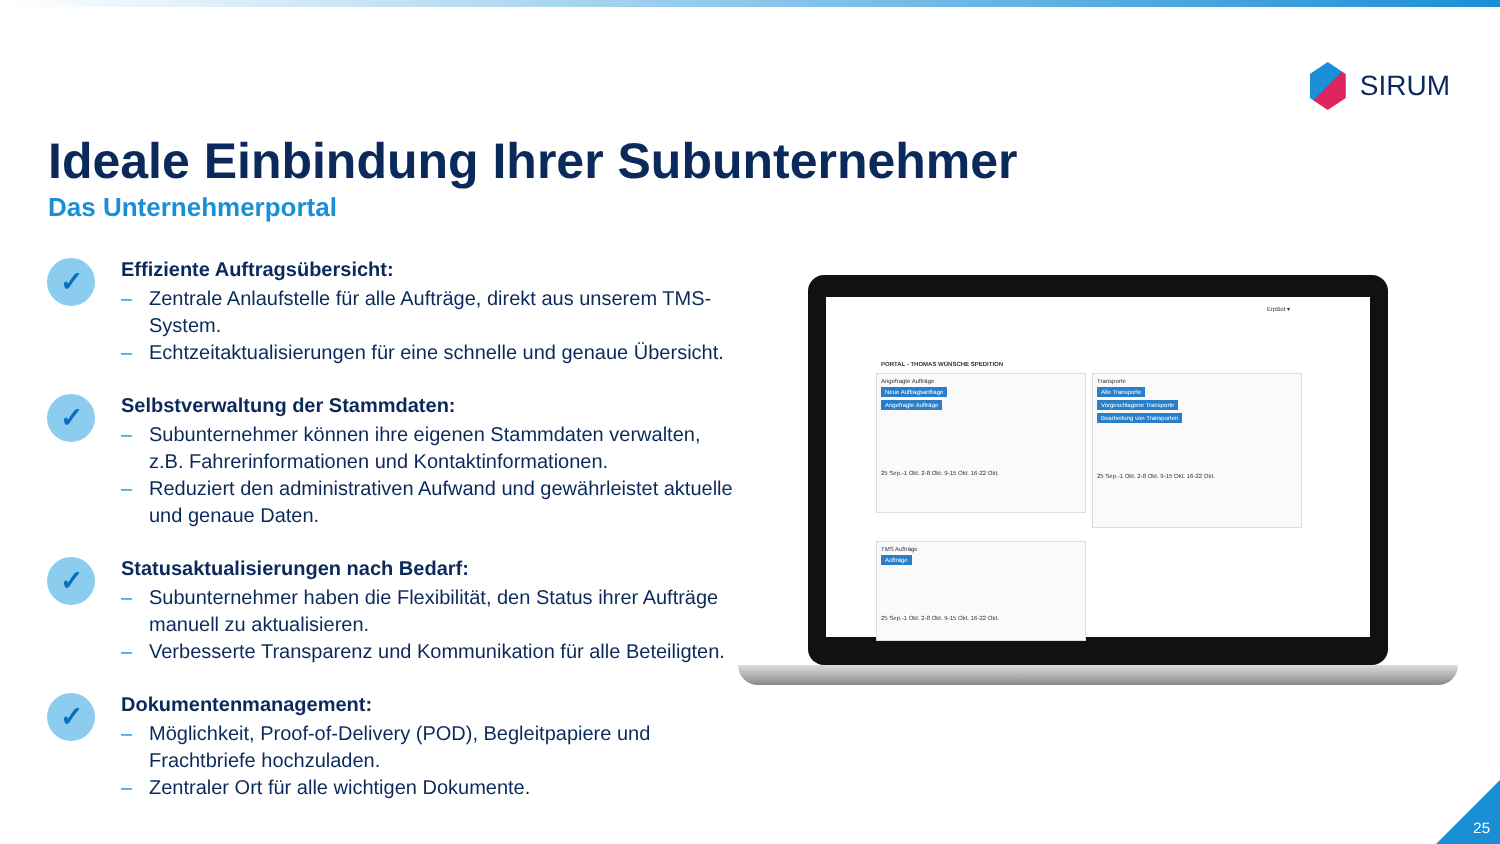SIRUM
Ideale Einbindung Ihrer Subunternehmer
Das Unternehmerportal
✓
Effiziente Auftragsübersicht:
– Zentrale Anlaufstelle für alle Aufträge, direkt aus unserem TMS-System.
– Echtzeitaktualisierungen für eine schnelle und genaue Übersicht.
✓
Selbstverwaltung der Stammdaten:
– Subunternehmer können ihre eigenen Stammdaten verwalten, z.B. Fahrerinformationen und Kontaktinformationen.
– Reduziert den administrativen Aufwand und gewährleistet aktuelle und genaue Daten.
✓
Statusaktualisierungen nach Bedarf:
– Subunternehmer haben die Flexibilität, den Status ihrer Aufträge manuell zu aktualisieren.
– Verbesserte Transparenz und Kommunikation für alle Beteiligten.
✓
Dokumentenmanagement:
– Möglichkeit, Proof-of-Delivery (POD), Begleitpapiere und Frachtbriefe hochzuladen.
– Zentraler Ort für alle wichtigen Dokumente.
ErpBot ▾
PORTAL - THOMAS WÜNSCHE SPEDITION
Angefragte Aufträge
Neue Auftragsanfrage
Angefragte Aufträge
25 Sep.-1 Okt. 2-8 Okt. 9-15 Okt. 16-22 Okt.
Transporte
Alle Transporte
Vorgeschlagene Transporte
Bearbeitung von Transporten
25 Sep.-1 Okt. 2-8 Okt. 9-15 Okt. 16-22 Okt.
TMS Aufträge
Aufträge
25 Sep.-1 Okt. 2-8 Okt. 9-15 Okt. 16-22 Okt.
25